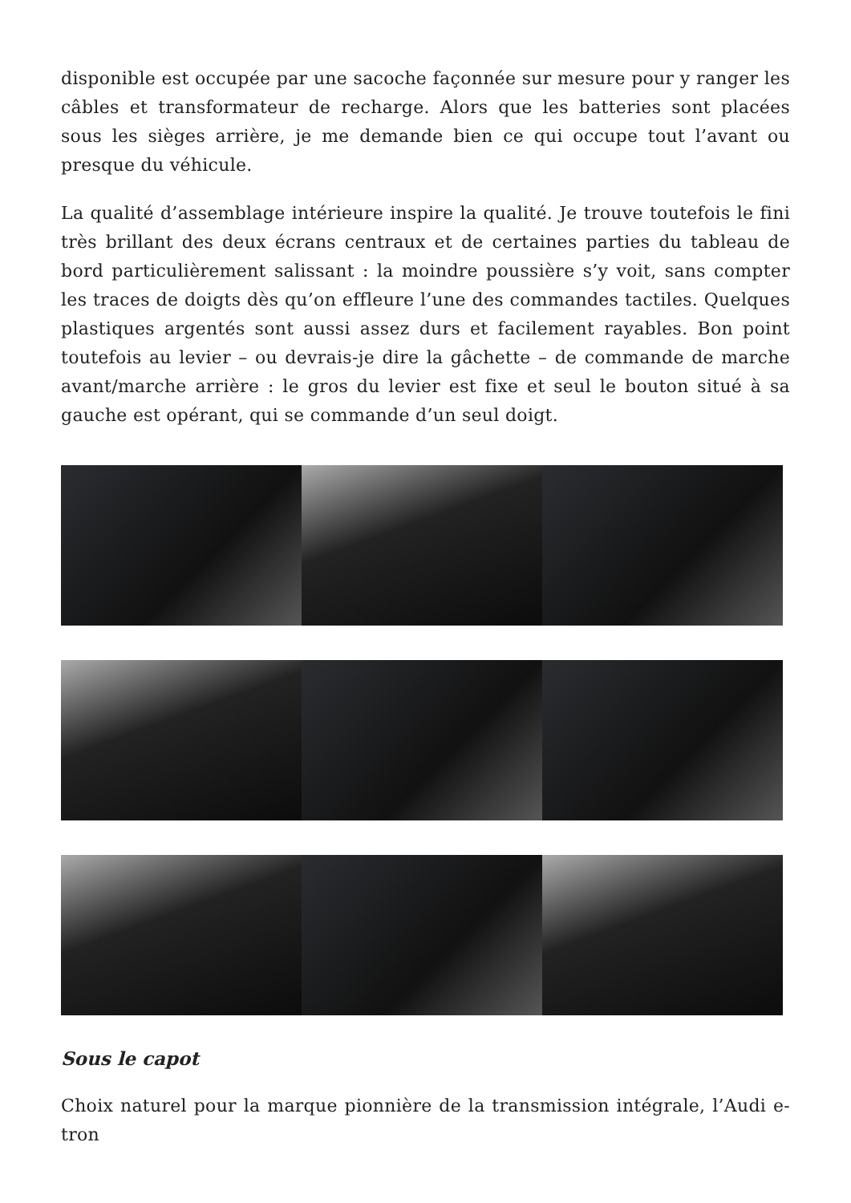disponible est occupée par une sacoche façonnée sur mesure pour y ranger les câbles et transformateur de recharge. Alors que les batteries sont placées sous les sièges arrière, je me demande bien ce qui occupe tout l’avant ou presque du véhicule.
La qualité d’assemblage intérieure inspire la qualité. Je trouve toutefois le fini très brillant des deux écrans centraux et de certaines parties du tableau de bord particulièrement salissant : la moindre poussière s’y voit, sans compter les traces de doigts dès qu’on effleure l’une des commandes tactiles. Quelques plastiques argentés sont aussi assez durs et facilement rayables. Bon point toutefois au levier – ou devrais-je dire la gâchette – de commande de marche avant/marche arrière : le gros du levier est fixe et seul le bouton situé à sa gauche est opérant, qui se commande d’un seul doigt.
Sous le capot
Choix naturel pour la marque pionnière de la transmission intégrale, l’Audi e-tron